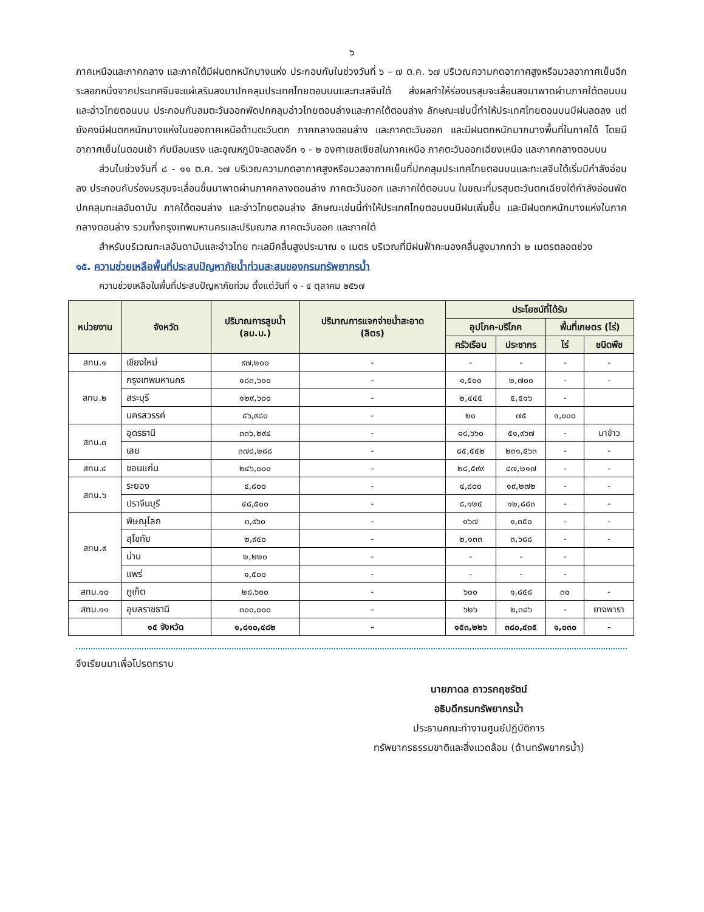๖
ภาคเหนือและภาคกลาง และภาคใต้มีฝนตกหนักบางแห่ง ประกอบกับในช่วงวันที่ ๖ – ๗ ต.ค. ๖๗ บริเวณความกดอากาศสูงหรือมวลอากาศเย็นอีกระลอกหนึ่งจากประเทศจีนจะแผ่เสริมลงมาปกคลุมประเทศไทยตอนบนและทะเลจีนใต้ ส่งผลทำให้ร่องมรสุมจะเลื่อนลงมาพาดผ่านภาคใต้ตอนบน และอ่าวไทยตอนบน ประกอบกับลมตะวันออกพัดปกคลุมอ่าวไทยตอนล่างและภาคใต้ตอนล่าง ลักษณะเช่นนี้ทำให้ประเทศไทยตอนบนมีฝนลดลง แต่ยังคงมีฝนตกหนักบางแห่งในของภาคเหนือด้านตะวันตก ภาคกลางตอนล่าง และภาคตะวันออก และมีฝนตกหนักมากบางพื้นที่ในภาคใต้ โดยมีอากาศเย็นในตอนเช้า กับมีลมแรง และอุณหภูมิจะลดลงอีก ๑ - ๒ องศาเซลเซียสในภาคเหนือ ภาคตะวันออกเฉียงเหนือ และภาคกลางตอนบน
ส่วนในช่วงวันที่ ๘ - ๑๑ ต.ค. ๖๗ บริเวณความกดอากาศสูงหรือมวลอากาศเย็นที่ปกคลุมประเทศไทยตอนบนและทะเลจีนใต้เริ่มมีกำลังอ่อนลง ประกอบกับร่องมรสุมจะเลื่อนขึ้นมาพาดผ่านภาคกลางตอนล่าง ภาคตะวันออก และภาคใต้ตอนบน ในขณะที่มรสุมตะวันตกเฉียงใต้กำลังอ่อนพัดปกคลุมทะเลอันดามัน ภาคใต้ตอนล่าง และอ่าวไทยตอนล่าง ลักษณะเช่นนี้ทำให้ประเทศไทยตอนบนมีฝนเพิ่มขึ้น และมีฝนตกหนักบางแห่งในภาคกลางตอนล่าง รวมทั้งกรุงเทพมหานครและปริมณฑล ภาคตะวันออก และภาคใต้
สำหรับบริเวณทะเลอันดามันและอ่าวไทย ทะเลมีคลื่นสูงประมาณ ๑ เมตร บริเวณที่มีฝนฟ้าคะนองคลื่นสูงมากกว่า ๒ เมตรตลอดช่วง
๑๕. ความช่วยเหลือพื้นที่ประสบปัญหาภัยน้ำท่วมสะสมของกรมทรัพยากรน้ำ
ความช่วยเหลือในพื้นที่ประสบปัญหาภัยท่วม ตั้งแต่วันที่ ๑ - ๔ ตุลาคม ๒๕๖๗
| หน่วยงาน | จังหวัด | ปริมาณการสูบน้ำ (ลบ.ม.) | ปริมาณการแจกจ่ายน้ำสะอาด (ลิตร) | ประโยชน์ที่ได้รับ | | | |
| --- | --- | --- | --- | --- | --- | --- | --- |
| | | | | อุปโภค-บริโภค | | พื้นที่เกษตร (ไร่) | |
| | | | | ครัวเรือน | ประชากร | ไร่ | ชนิดพืช |
| สทน.๑ | เชียงใหม่ | ๙๗,๒๐๐ | - | - | - | - | - |
| สทน.๒ | กรุงเทพมหานคร | ๑๘๓,๖๐๐ | - | ๑,๕๐๐ | ๒,๗๐๐ | - | - |
| | สระบุรี | ๑๒๙,๖๐๐ | - | ๒,๔๔๕ | ๕,๕๑๖ | - | |
| | นครสวรรค์ | ๔๖,๙๘๐ | - | ๒๐ | ๗๕ | ๑,๐๐๐ | |
| สทน.๓ | อุดรธานี | ๓๓๖,๒๙๔ | - | ๑๘,๖๖๐ | ๕๑,๙๖๗ | - | นาข้าว |
| | เลย | ๓๗๘,๒๘๘ | - | ๘๕,๕๕๒ | ๒๓๑,๕๖๓ | - | - |
| สทน.๔ | ขอนแก่น | ๒๔๖,๐๐๐ | - | ๒๘,๕๙๙ | ๔๗,๒๑๗ | - | - |
| สทน.๖ | ระยอง | ๔,๘๐๐ | - | ๔,๘๐๐ | ๑๙,๒๗๒ | - | - |
| | ปราจีนบุรี | ๔๘,๕๐๐ | - | ๘,๑๒๔ | ๑๒,๘๘๓ | - | - |
| สทน.๙ | พิษณุโลก | ๓,๙๖๐ | - | ๑๖๗ | ๑,๓๕๐ | - | - |
| | สุโขทัย | ๒,๙๔๐ | - | ๒,๑๓๓ | ๓,๖๘๘ | - | - |
| | น่าน | ๒,๒๒๐ | - | - | - | - | |
| | แพร่ | ๑,๕๐๐ | - | - | - | - | |
| สทน.๑๐ | ภูเก็ต | ๒๘,๖๐๐ | - | ๖๐๐ | ๑,๘๕๘ | ๓๐ | - |
| สทน.๑๑ | อุบลราชธานี | ๓๐๐,๐๐๐ | - | ๖๒๖ | ๒,๓๔๖ | - | ยางพารา |
| | ๑๕ จังหวัด | ๑,๘๑๐,๔๘๒ | - | ๑๕๓,๒๒๖ | ๓๘๐,๔๓๕ | ๑,๐๓๐ | - |
จึงเรียนมาเพื่อโปรดทราบ
นายภาดล ถาวรกฤชรัตน์
อธิบดีกรมทรัพยากรน้ำ
ประธานคณะทำงานศูนย์ปฏิบัติการ
ทรัพยากรธรรมชาติและสิ่งแวดล้อม (ด้านทรัพยากรน้ำ)